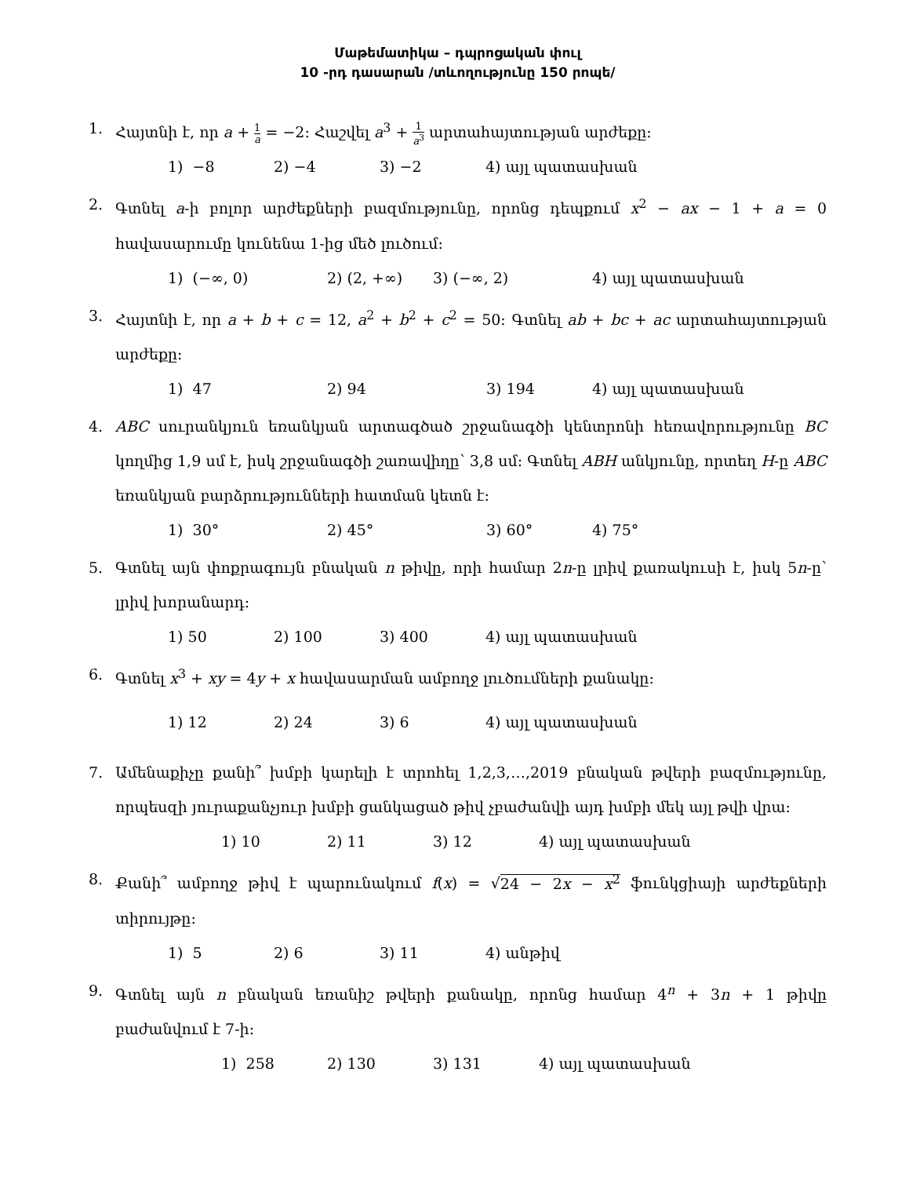Մաթեմատիկա – դպրոցական փուլ
10 -րդ դասարան /տևողությունը 150 րոպե/
1. Հայտնի է, որ a + 1 a = −2: Հաշվել a<sup>3</sup> + 1 a<sup>3</sup> արտահայտության արժեքը:
1) −8 2) −4 3) −2 4) այլ պատասխան
2. Գտնել a-ի բոլոր արժեքների բազմությունը, որոնց դեպքում x<sup>2</sup> − ax − 1 + a = 0 հավասարումը կունենա 1-ից մեծ լուծում:
1) (−∞, 0) 2) (2, +∞) 3) (−∞, 2) 4) այլ պատասխան
3. Հայտնի է, որ a + b + c = 12, a<sup>2</sup> + b<sup>2</sup> + c<sup>2</sup> = 50: Գտնել ab + bc + ac արտահայտության արժեքը:
1) 47 2) 94 3) 194 4) այլ պատասխան
4. ABC սուրանկյուն եռանկյան արտագծած շրջանագծի կենտրոնի հեռավորությունը BC կողմից 1,9 սմ է, իսկ շրջանագծի շառավիղը՝ 3,8 սմ: Գտնել ABH անկյունը, որտեղ H-ը ABC եռանկյան բարձրությունների հատման կետն է:
1) 30° 2) 45° 3) 60° 4) 75°
5. Գտնել այն փոքրագույն բնական n թիվը, որի համար 2n-ը լրիվ քառակուսի է, իսկ 5n-ը՝ լրիվ խորանարդ:
1) 50 2) 100 3) 400 4) այլ պատասխան
6. Գտնել x<sup>3</sup> + xy = 4y + x հավասարման ամբողջ լուծումների քանակը:
1) 12 2) 24 3) 6 4) այլ պատասխան
7. Ամենաքիչը քանի՞ խմբի կարելի է տրոհել 1,2,3,…,2019 բնական թվերի բազմությունը, որպեսզի յուրաքանչյուր խմբի ցանկացած թիվ չբաժանվի այդ խմբի մեկ այլ թվի վրա:
1) 10 2) 11 3) 12 4) այլ պատասխան
8. Քանի՞ ամբողջ թիվ է պարունակում f(x) = √24 − 2x − x<sup>2</sup> ֆունկցիայի արժեքների տիրույթը:
1) 5 2) 6 3) 11 4) անթիվ
9. Գտնել այն n բնական եռանիշ թվերի քանակը, որոնց համար 4<sup>n</sup> + 3n + 1 թիվը բաժանվում է 7-ի:
1) 258 2) 130 3) 131 4) այլ պատասխան